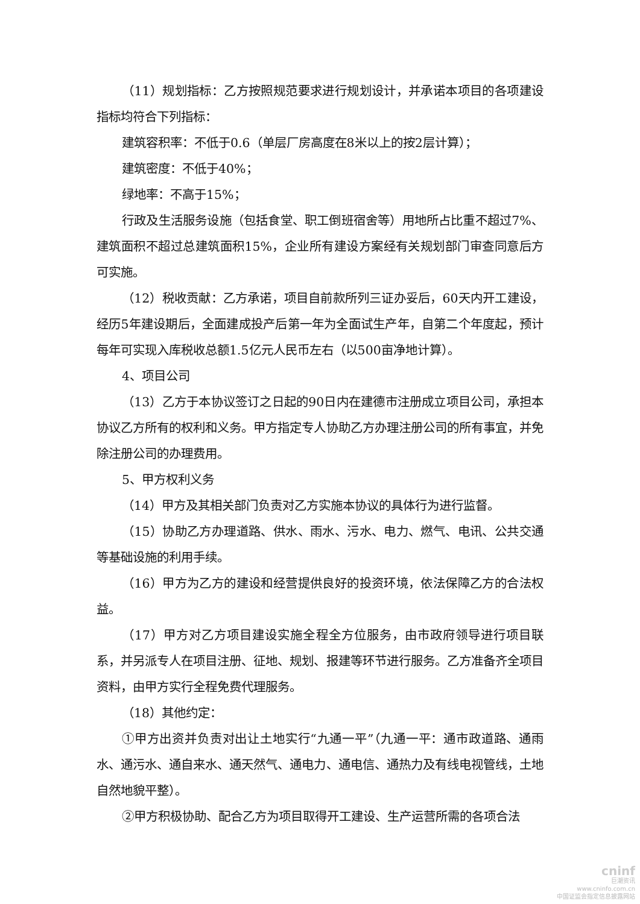（11）规划指标：乙方按照规范要求进行规划设计，并承诺本项目的各项建设指标均符合下列指标：
建筑容积率：不低于0.6（单层厂房高度在8米以上的按2层计算）；
建筑密度：不低于40%；
绿地率：不高于15%；
行政及生活服务设施（包括食堂、职工倒班宿舍等）用地所占比重不超过7%、建筑面积不超过总建筑面积15%，企业所有建设方案经有关规划部门审查同意后方可实施。
（12）税收贡献：乙方承诺，项目自前款所列三证办妥后，60天内开工建设，经历5年建设期后，全面建成投产后第一年为全面试生产年，自第二个年度起，预计每年可实现入库税收总额1.5亿元人民币左右（以500亩净地计算）。
4、项目公司
（13）乙方于本协议签订之日起的90日内在建德市注册成立项目公司，承担本协议乙方所有的权利和义务。甲方指定专人协助乙方办理注册公司的所有事宜，并免除注册公司的办理费用。
5、甲方权利义务
（14）甲方及其相关部门负责对乙方实施本协议的具体行为进行监督。
（15）协助乙方办理道路、供水、雨水、污水、电力、燃气、电讯、公共交通等基础设施的利用手续。
（16）甲方为乙方的建设和经营提供良好的投资环境，依法保障乙方的合法权益。
（17）甲方对乙方项目建设实施全程全方位服务，由市政府领导进行项目联系，并另派专人在项目注册、征地、规划、报建等环节进行服务。乙方准备齐全项目资料，由甲方实行全程免费代理服务。
（18）其他约定：
①甲方出资并负责对出让土地实行“九通一平”（九通一平：通市政道路、通雨水、通污水、通自来水、通天然气、通电力、通电信、通热力及有线电视管线，土地自然地貌平整）。
②甲方积极协助、配合乙方为项目取得开工建设、生产运营所需的各项合法
cninf
巨潮资讯
www.cninfo.com.cn
中国证监会指定信息披露网站